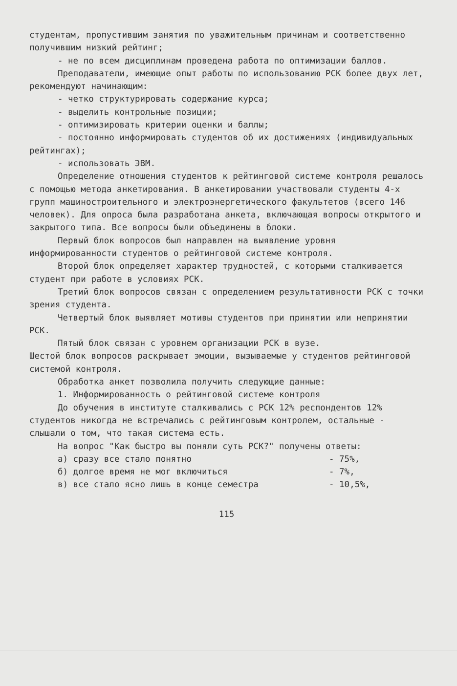студентам, пропустившим занятия по уважительным причинам и соответственно получившим низкий рейтинг;
- не по всем дисциплинам проведена работа по оптимизации баллов.
Преподаватели, имеющие опыт работы по использованию РСК более двух лет, рекомендуют начинающим:
- четко структурировать содержание курса;
- выделить контрольные позиции;
- оптимизировать критерии оценки и баллы;
- постоянно информировать студентов об их достижениях (индивидуальных рейтингах);
- использовать ЭВМ.
Определение отношения студентов к рейтинговой системе контроля решалось с помощью метода анкетирования. В анкетировании участвовали студенты 4-х групп машиностроительного и электроэнергетического факультетов (всего 146 человек). Для опроса была разработана анкета, включающая вопросы открытого и закрытого типа. Все вопросы были объединены в блоки.
Первый блок вопросов был направлен на выявление уровня информированности студентов о рейтинговой системе контроля.
Второй блок определяет характер трудностей, с которыми сталкивается студент при работе в условиях РСК.
Третий блок вопросов связан с определением результативности РСК с точки зрения студента.
Четвертый блок выявляет мотивы студентов при принятии или непринятии РСК.
Пятый блок связан с уровнем организации РСК в вузе.
Шестой блок вопросов раскрывает эмоции, вызываемые у студентов рейтинговой системой контроля.
Обработка анкет позволила получить следующие данные:
1. Информированность о рейтинговой системе контроля
До обучения в институте сталкивались с РСК 12% респондентов 12% студентов никогда не встречались с рейтинговым контролем, остальные - слышали о том, что такая система есть.
На вопрос "Как быстро вы поняли суть РСК?" получены ответы:
а) сразу все стало понятно - 75%,
б) долгое время не мог включиться - 7%,
в) все стало ясно лишь в конце семестра - 10,5%,
115